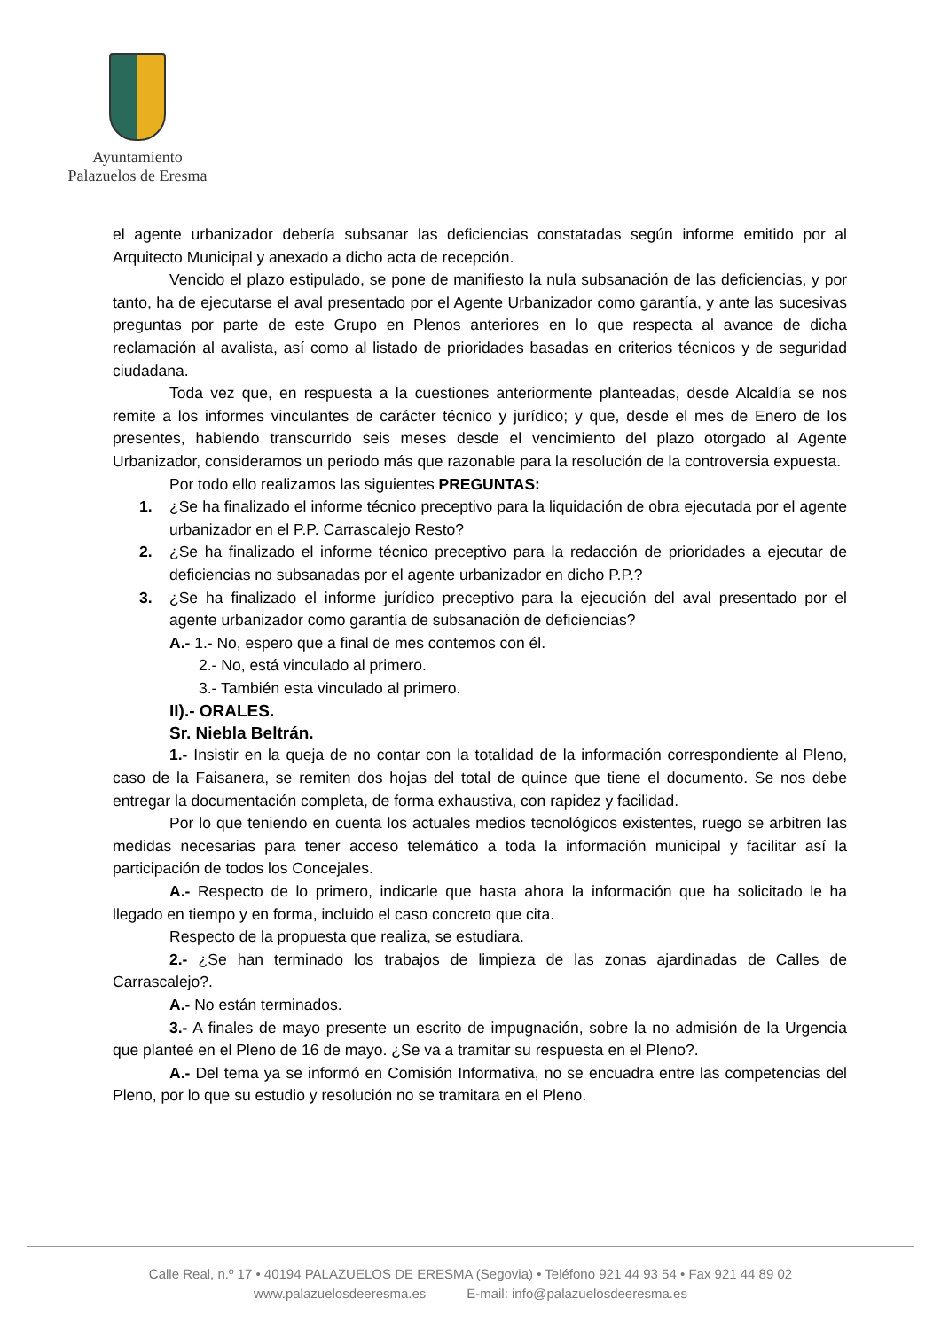Ayuntamiento
Palazuelos de Eresma
el agente urbanizador debería subsanar las deficiencias constatadas según informe emitido por al Arquitecto Municipal y anexado a dicho acta de recepción.
Vencido el plazo estipulado, se pone de manifiesto la nula subsanación de las deficiencias, y por tanto, ha de ejecutarse el aval presentado por el Agente Urbanizador como garantía, y ante las sucesivas preguntas por parte de este Grupo en Plenos anteriores en lo que respecta al avance de dicha reclamación al avalista, así como al listado de prioridades basadas en criterios técnicos y de seguridad ciudadana.
Toda vez que, en respuesta a la cuestiones anteriormente planteadas, desde Alcaldía se nos remite a los informes vinculantes de carácter técnico y jurídico; y que, desde el mes de Enero de los presentes, habiendo transcurrido seis meses desde el vencimiento del plazo otorgado al Agente Urbanizador, consideramos un periodo más que razonable para la resolución de la controversia expuesta.
Por todo ello realizamos las siguientes PREGUNTAS:
1. ¿Se ha finalizado el informe técnico preceptivo para la liquidación de obra ejecutada por el agente urbanizador en el P.P. Carrascalejo Resto?
2. ¿Se ha finalizado el informe técnico preceptivo para la redacción de prioridades a ejecutar de deficiencias no subsanadas por el agente urbanizador en dicho P.P.?
3. ¿Se ha finalizado el informe jurídico preceptivo para la ejecución del aval presentado por el agente urbanizador como garantía de subsanación de deficiencias?
A.- 1.- No, espero que a final de mes contemos con él.
2.- No, está vinculado al primero.
3.- También esta vinculado al primero.
II).- ORALES.
Sr. Niebla Beltrán.
1.- Insistir en la queja de no contar con la totalidad de la información correspondiente al Pleno, caso de la Faisanera, se remiten dos hojas del total de quince que tiene el documento. Se nos debe entregar la documentación completa, de forma exhaustiva, con rapidez y facilidad.
Por lo que teniendo en cuenta los actuales medios tecnológicos existentes, ruego se arbitren las medidas necesarias para tener acceso telemático a toda la información municipal y facilitar así la participación de todos los Concejales.
A.- Respecto de lo primero, indicarle que hasta ahora la información que ha solicitado le ha llegado en tiempo y en forma, incluido el caso concreto que cita.
Respecto de la propuesta que realiza, se estudiara.
2.- ¿Se han terminado los trabajos de limpieza de las zonas ajardinadas de Calles de Carrascalejo?.
A.- No están terminados.
3.- A finales de mayo presente un escrito de impugnación, sobre la no admisión de la Urgencia que planteé en el Pleno de 16 de mayo. ¿Se va a tramitar su respuesta en el Pleno?.
A.- Del tema ya se informó en Comisión Informativa, no se encuadra entre las competencias del Pleno, por lo que su estudio y resolución no se tramitara en el Pleno.
Calle Real, n.º 17 • 40194 PALAZUELOS DE ERESMA (Segovia) • Teléfono 921 44 93 54 • Fax 921 44 89 02
www.palazuelosdeeresma.es E-mail: info@palazuelosdeeresma.es